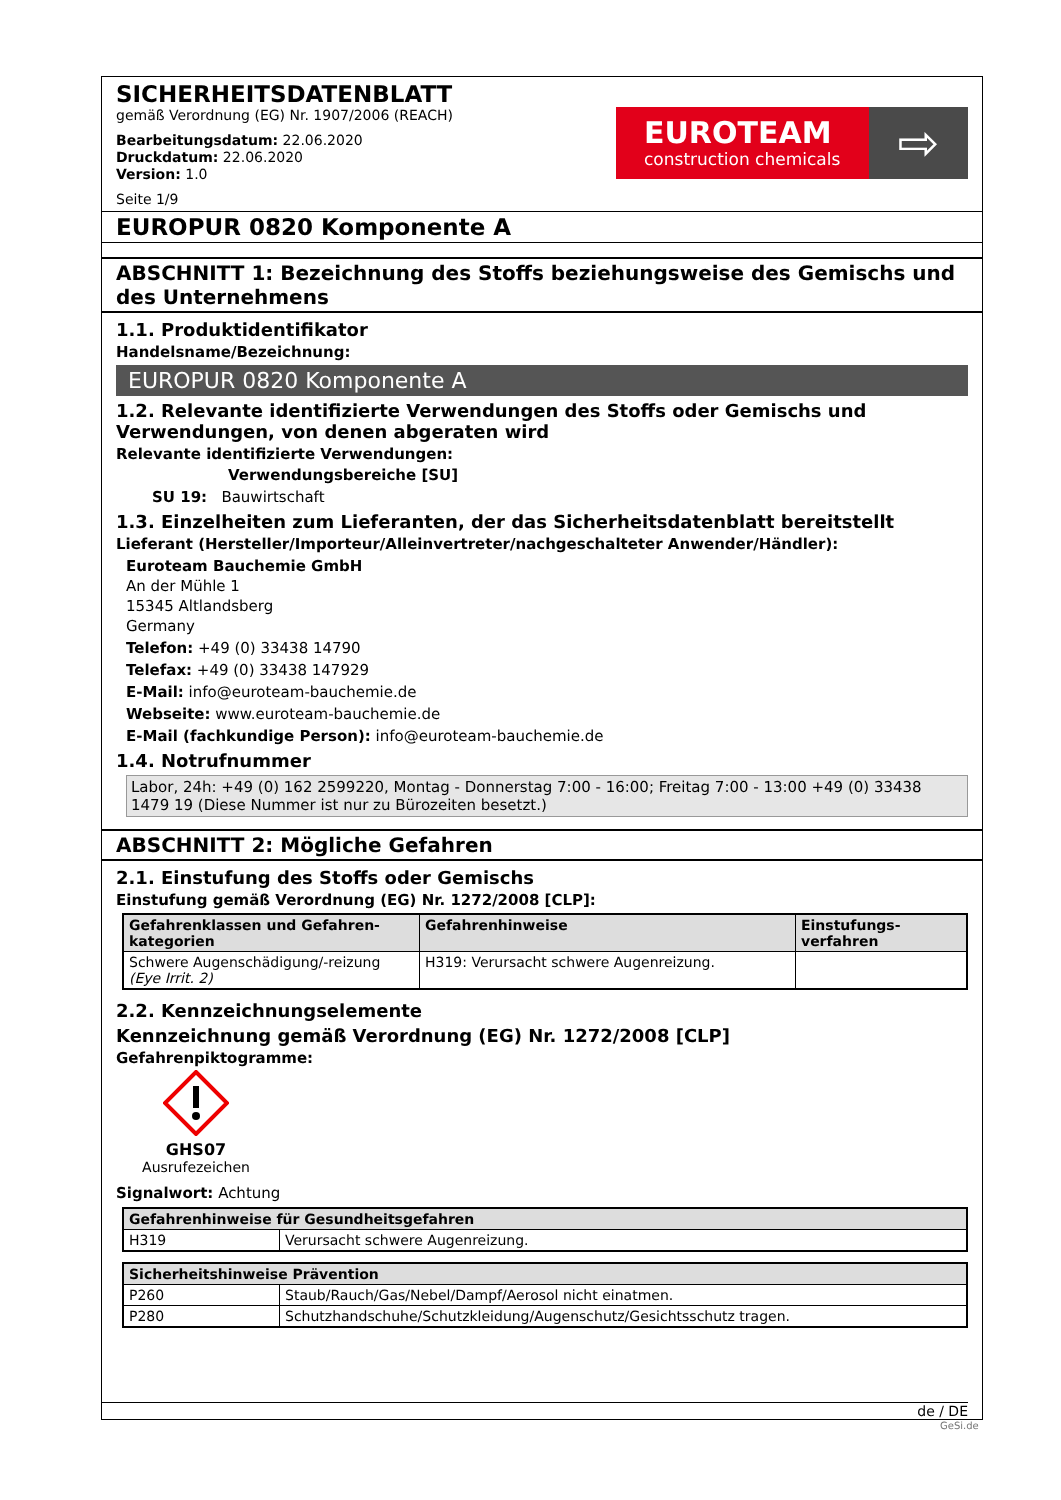SICHERHEITSDATENBLATT
gemäß Verordnung (EG) Nr. 1907/2006 (REACH)
Bearbeitungsdatum: 22.06.2020
Druckdatum: 22.06.2020
Version: 1.0
Seite 1/9
EUROTEAM
construction chemicals
⇨
EUROPUR 0820 Komponente A
ABSCHNITT 1: Bezeichnung des Stoffs beziehungsweise des Gemischs und des Unternehmens
1.1. Produktidentifikator
Handelsname/Bezeichnung:
EUROPUR 0820 Komponente A
1.2. Relevante identifizierte Verwendungen des Stoffs oder Gemischs und Verwendungen, von denen abgeraten wird
Relevante identifizierte Verwendungen:
Verwendungsbereiche [SU]
SU 19: Bauwirtschaft
1.3. Einzelheiten zum Lieferanten, der das Sicherheitsdatenblatt bereitstellt
Lieferant (Hersteller/Importeur/Alleinvertreter/nachgeschalteter Anwender/Händler):
Euroteam Bauchemie GmbH
An der Mühle 1
15345 Altlandsberg
Germany
Telefon: +49 (0) 33438 14790
Telefax: +49 (0) 33438 147929
E-Mail: info@euroteam-bauchemie.de
Webseite: www.euroteam-bauchemie.de
E-Mail (fachkundige Person): info@euroteam-bauchemie.de
1.4. Notrufnummer
Labor, 24h: +49 (0) 162 2599220, Montag - Donnerstag 7:00 - 16:00; Freitag 7:00 - 13:00 +49 (0) 33438 1479 19 (Diese Nummer ist nur zu Bürozeiten besetzt.)
ABSCHNITT 2: Mögliche Gefahren
2.1. Einstufung des Stoffs oder Gemischs
Einstufung gemäß Verordnung (EG) Nr. 1272/2008 [CLP]:
| Gefahrenklassen und Gefahren-kategorien | Gefahrenhinweise | Einstufungs-verfahren |
| --- | --- | --- |
| Schwere Augenschädigung/-reizung (Eye Irrit. 2) | H319: Verursacht schwere Augenreizung. | |
2.2. Kennzeichnungselemente
Kennzeichnung gemäß Verordnung (EG) Nr. 1272/2008 [CLP]
Gefahrenpiktogramme:
GHS07
Ausrufezeichen
Signalwort: Achtung
| Gefahrenhinweise für Gesundheitsgefahren | |
| --- | --- |
| H319 | Verursacht schwere Augenreizung. |
| Sicherheitshinweise Prävention | |
| --- | --- |
| P260 | Staub/Rauch/Gas/Nebel/Dampf/Aerosol nicht einatmen. |
| P280 | Schutzhandschuhe/Schutzkleidung/Augenschutz/Gesichtsschutz tragen. |
de / DE
GeSi.de